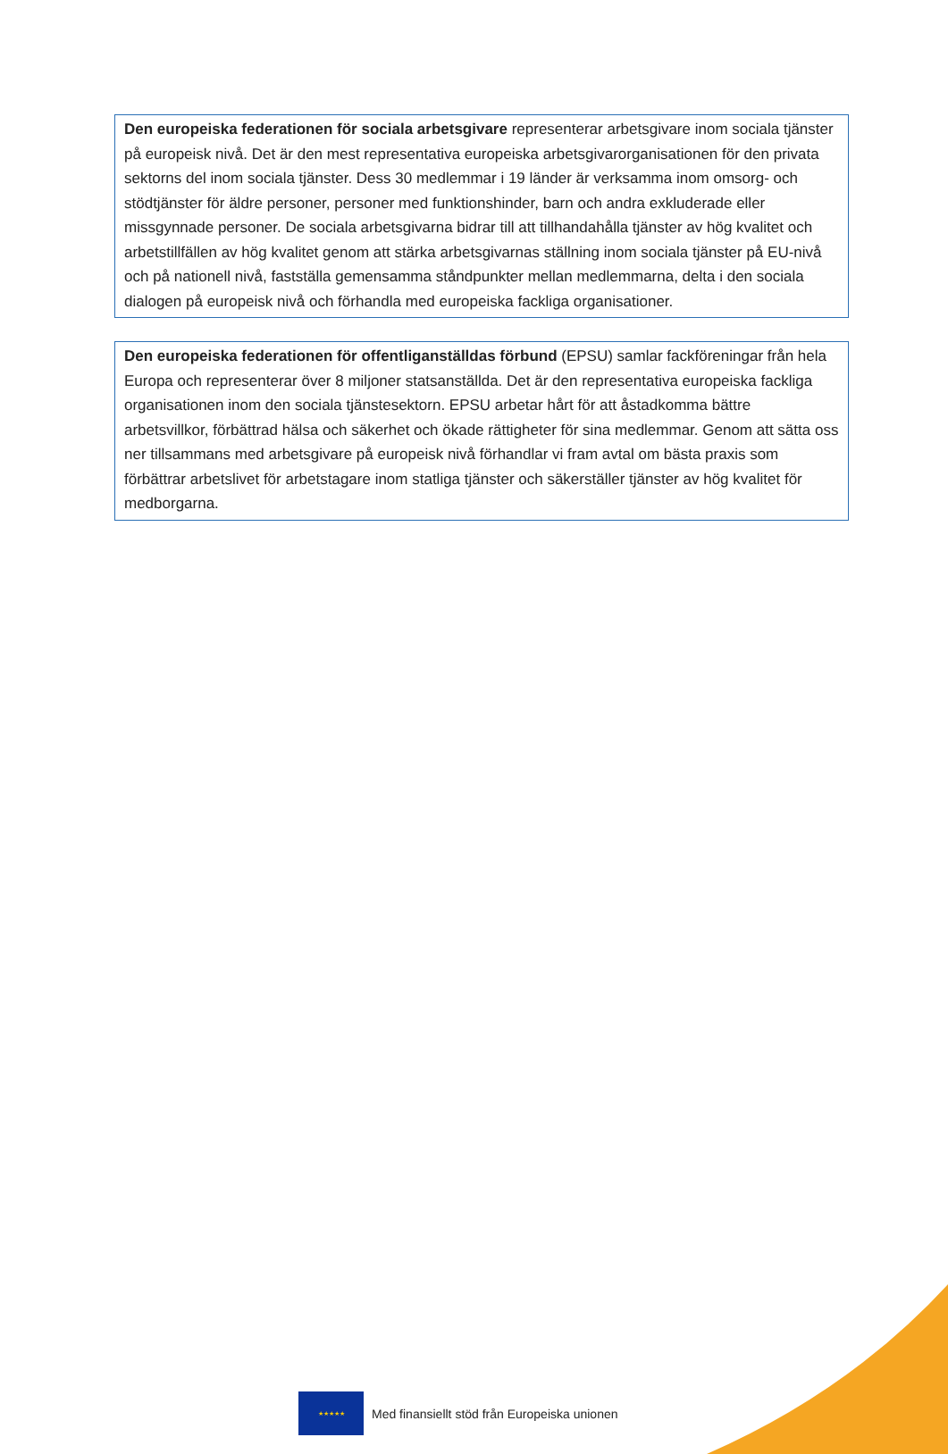Den europeiska federationen för sociala arbetsgivare representerar arbetsgivare inom sociala tjänster på europeisk nivå. Det är den mest representativa europeiska arbetsgivarorganisationen för den privata sektorns del inom sociala tjänster. Dess 30 medlemmar i 19 länder är verksamma inom omsorg- och stödtjänster för äldre personer, personer med funktionshinder, barn och andra exkluderade eller missgynnade personer. De sociala arbetsgivarna bidrar till att tillhandahålla tjänster av hög kvalitet och arbetstillfällen av hög kvalitet genom att stärka arbetsgivarnas ställning inom sociala tjänster på EU-nivå och på nationell nivå, fastställa gemensamma ståndpunkter mellan medlemmarna, delta i den sociala dialogen på europeisk nivå och förhandla med europeiska fackliga organisationer.
Den europeiska federationen för offentliganställdas förbund (EPSU) samlar fackföreningar från hela Europa och representerar över 8 miljoner statsanställda. Det är den representativa europeiska fackliga organisationen inom den sociala tjänstesektorn. EPSU arbetar hårt för att åstadkomma bättre arbetsvillkor, förbättrad hälsa och säkerhet och ökade rättigheter för sina medlemmar. Genom att sätta oss ner tillsammans med arbetsgivare på europeisk nivå förhandlar vi fram avtal om bästa praxis som förbättrar arbetslivet för arbetstagare inom statliga tjänster och säkerställer tjänster av hög kvalitet för medborgarna.
★★★★★
Med finansiellt stöd från Europeiska unionen